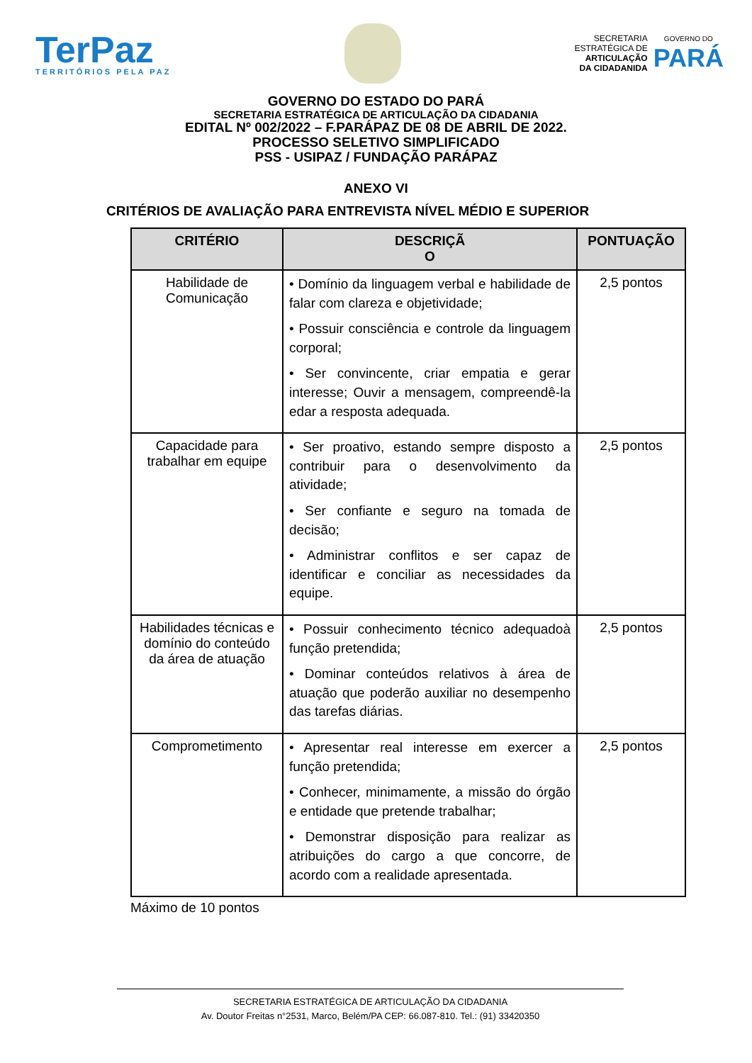TerPaz
TERRITÓRIOS PELA PAZ
SECRETARIA
ESTRATÉGICA DE
ARTICULAÇÃO
DA CIDADANIDA
GOVERNO DO
PARÁ
GOVERNO DO ESTADO DO PARÁ
SECRETARIA ESTRATÉGICA DE ARTICULAÇÃO DA CIDADANIA
EDITAL Nº 002/2022 – F.PARÁPAZ DE 08 DE ABRIL DE 2022.
PROCESSO SELETIVO SIMPLIFICADO
PSS - USIPAZ / FUNDAÇÃO PARÁPAZ
ANEXO VI
CRITÉRIOS DE AVALIAÇÃO PARA ENTREVISTA NÍVEL MÉDIO E SUPERIOR
| CRITÉRIO | DESCRIÇÃ O | PONTUAÇÃO |
| --- | --- | --- |
| Habilidade de Comunicação | • Domínio da linguagem verbal e habilidade de falar com clareza e objetividade; • Possuir consciência e controle da linguagem corporal; • Ser convincente, criar empatia e gerar interesse; Ouvir a mensagem, compreendê-la edar a resposta adequada. | 2,5 pontos |
| Capacidade para trabalhar em equipe | • Ser proativo, estando sempre disposto a contribuir para o desenvolvimento da atividade; • Ser confiante e seguro na tomada de decisão; • Administrar conflitos e ser capaz de identificar e conciliar as necessidades da equipe. | 2,5 pontos |
| Habilidades técnicas e domínio do conteúdo da área de atuação | • Possuir conhecimento técnico adequadoà função pretendida; • Dominar conteúdos relativos à área de atuação que poderão auxiliar no desempenho das tarefas diárias. | 2,5 pontos |
| Comprometimento | • Apresentar real interesse em exercer a função pretendida; • Conhecer, minimamente, a missão do órgão e entidade que pretende trabalhar; • Demonstrar disposição para realizar as atribuições do cargo a que concorre, de acordo com a realidade apresentada. | 2,5 pontos |
Máximo de 10 pontos
SECRETARIA ESTRATÉGICA DE ARTICULAÇÃO DA CIDADANIA
Av. Doutor Freitas n°2531, Marco, Belém/PA CEP: 66.087-810. Tel.: (91) 33420350